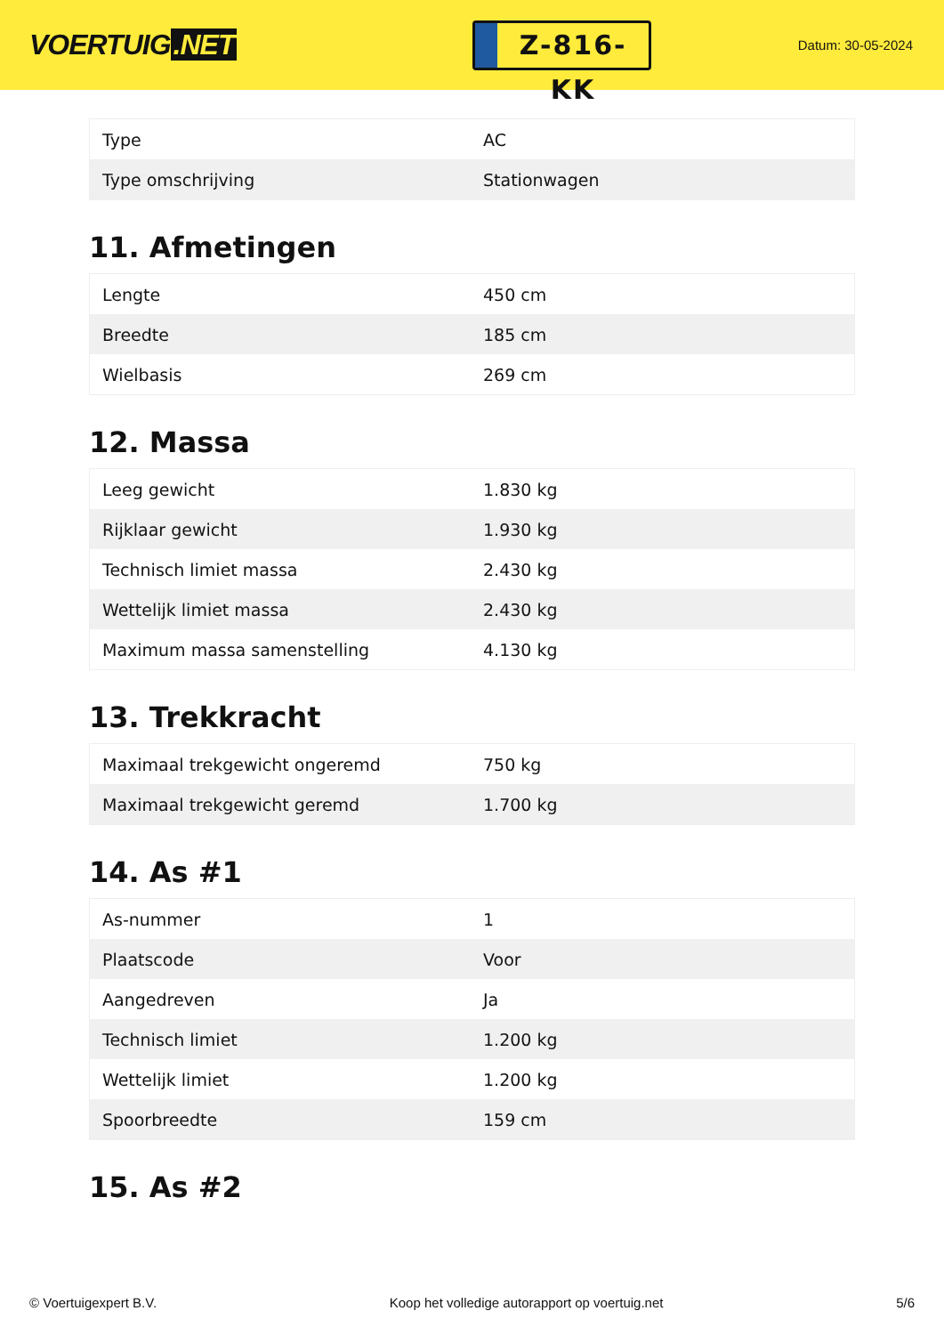VOERTUIG.NET
Z-816-KK
Datum: 30-05-2024
| Type | AC |
| Type omschrijving | Stationwagen |
11. Afmetingen
| Lengte | 450 cm |
| Breedte | 185 cm |
| Wielbasis | 269 cm |
12. Massa
| Leeg gewicht | 1.830 kg |
| Rijklaar gewicht | 1.930 kg |
| Technisch limiet massa | 2.430 kg |
| Wettelijk limiet massa | 2.430 kg |
| Maximum massa samenstelling | 4.130 kg |
13. Trekkracht
| Maximaal trekgewicht ongeremd | 750 kg |
| Maximaal trekgewicht geremd | 1.700 kg |
14. As #1
| As-nummer | 1 |
| Plaatscode | Voor |
| Aangedreven | Ja |
| Technisch limiet | 1.200 kg |
| Wettelijk limiet | 1.200 kg |
| Spoorbreedte | 159 cm |
15. As #2
© Voertuigexpert B.V. Koop het volledige autorapport op voertuig.net 5/6